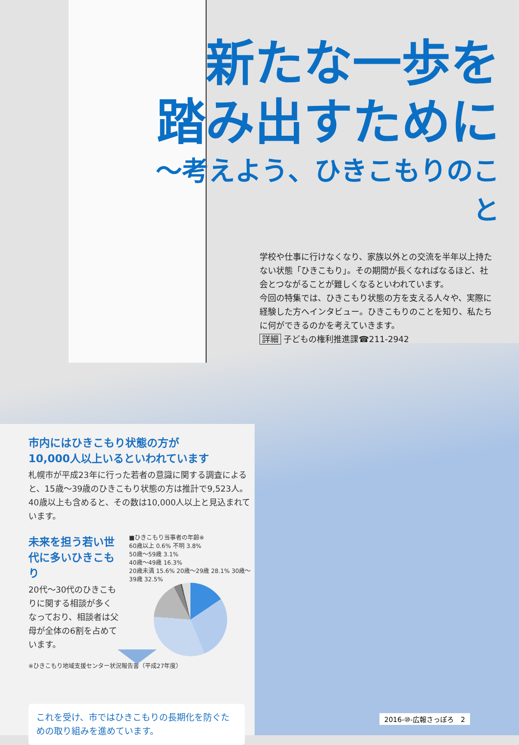新たな一歩を
踏み出すために
〜考えよう、ひきこもりのこと
学校や仕事に行けなくなり、家族以外との交流を半年以上持たない状態「ひきこもり」。その期間が長くなればなるほど、社会とつながることが難しくなるといわれています。
今回の特集では、ひきこもり状態の方を支える人々や、実際に経験した方へインタビュー。ひきこもりのことを知り、私たちに何ができるのかを考えていきます。
詳細 子どもの権利推進課☎211-2942
市内にはひきこもり状態の方が
10,000人以上いるといわれています
札幌市が平成23年に行った若者の意識に関する調査によると、15歳〜39歳のひきこもり状態の方は推計で9,523人。40歳以上も含めると、その数は10,000人以上と見込まれています。
未来を担う若い世代に多いひきこもり
20代〜30代のひきこもりに関する相談が多くなっており、相談者は父母が全体の6割を占めています。
■ひきこもり当事者の年齢※
60歳以上 0.6% 不明 3.8%
50歳〜59歳 3.1%
40歳〜49歳 16.3%
20歳未満 15.6% 20歳〜29歳 28.1% 30歳〜39歳 32.5%
※ひきこもり地域支援センター状況報告書（平成27年度）
これを受け、市ではひきこもりの長期化を防ぐための取り組みを進めています。
2016-⑩-広報さっぽろ　2